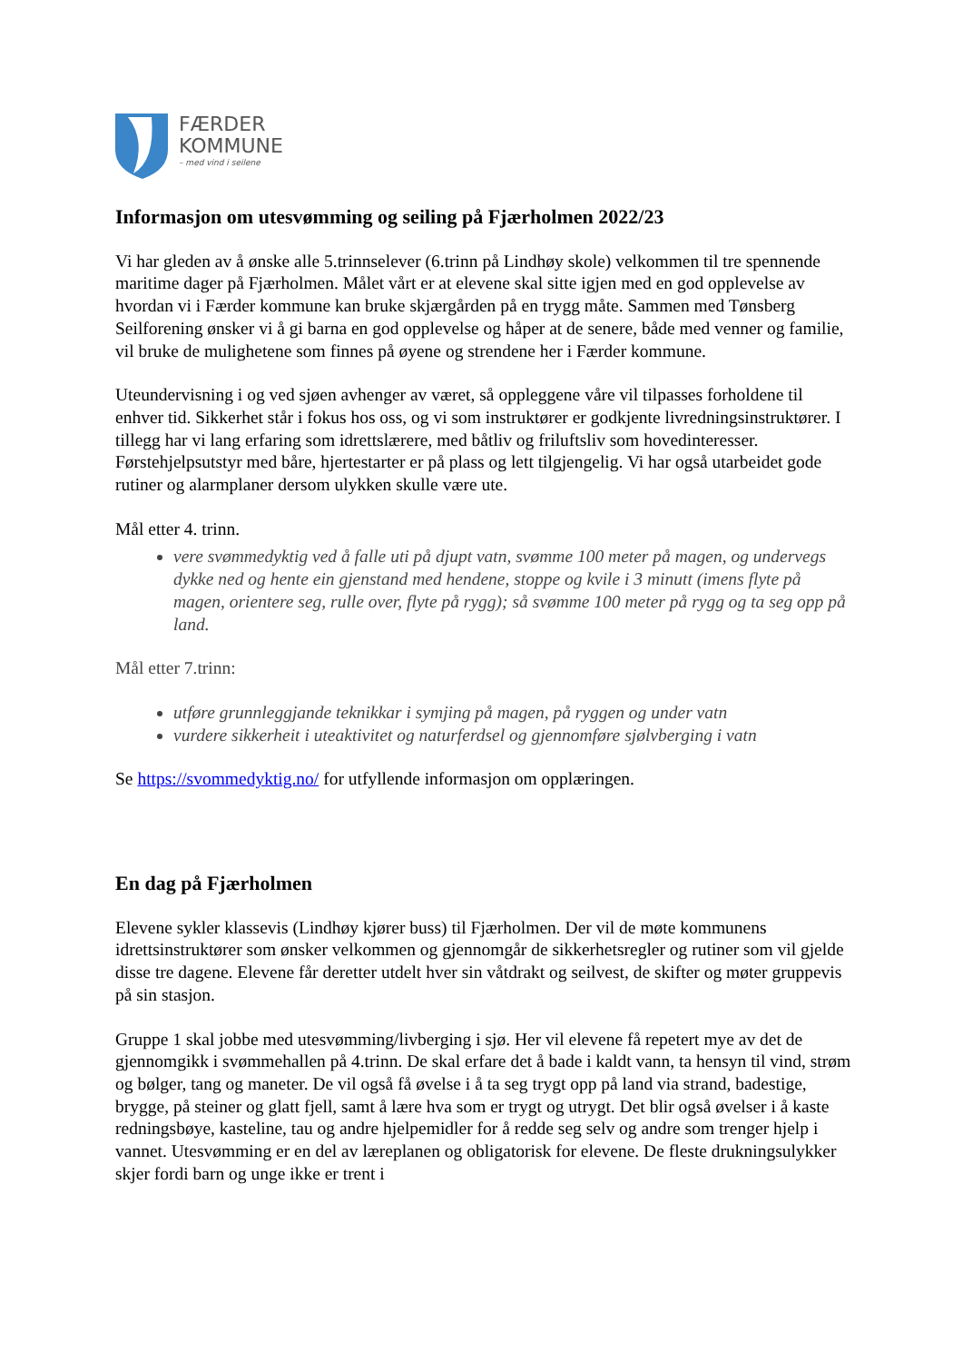FÆRDER
KOMMUNE
– med vind i seilene
Informasjon om utesvømming og seiling på Fjærholmen 2022/23
Vi har gleden av å ønske alle 5.trinnselever (6.trinn på Lindhøy skole) velkommen til tre spennende maritime dager på Fjærholmen. Målet vårt er at elevene skal sitte igjen med en god opplevelse av hvordan vi i Færder kommune kan bruke skjærgården på en trygg måte. Sammen med Tønsberg Seilforening ønsker vi å gi barna en god opplevelse og håper at de senere, både med venner og familie, vil bruke de mulighetene som finnes på øyene og strendene her i Færder kommune.
Uteundervisning i og ved sjøen avhenger av været, så oppleggene våre vil tilpasses forholdene til enhver tid. Sikkerhet står i fokus hos oss, og vi som instruktører er godkjente livredningsinstruktører. I tillegg har vi lang erfaring som idrettslærere, med båtliv og friluftsliv som hovedinteresser. Førstehjelpsutstyr med båre, hjertestarter er på plass og lett tilgjengelig. Vi har også utarbeidet gode rutiner og alarmplaner dersom ulykken skulle være ute.
Mål etter 4. trinn.
vere svømmedyktig ved å falle uti på djupt vatn, svømme 100 meter på magen, og undervegs dykke ned og hente ein gjenstand med hendene, stoppe og kvile i 3 minutt (imens flyte på magen, orientere seg, rulle over, flyte på rygg); så svømme 100 meter på rygg og ta seg opp på land.
Mål etter 7.trinn:
utføre grunnleggjande teknikkar i symjing på magen, på ryggen og under vatn
vurdere sikkerheit i uteaktivitet og naturferdsel og gjennomføre sjølvberging i vatn
Se https://svommedyktig.no/ for utfyllende informasjon om opplæringen.
En dag på Fjærholmen
Elevene sykler klassevis (Lindhøy kjører buss) til Fjærholmen. Der vil de møte kommunens idrettsinstruktører som ønsker velkommen og gjennomgår de sikkerhetsregler og rutiner som vil gjelde disse tre dagene. Elevene får deretter utdelt hver sin våtdrakt og seilvest, de skifter og møter gruppevis på sin stasjon.
Gruppe 1 skal jobbe med utesvømming/livberging i sjø. Her vil elevene få repetert mye av det de gjennomgikk i svømmehallen på 4.trinn. De skal erfare det å bade i kaldt vann, ta hensyn til vind, strøm og bølger, tang og maneter. De vil også få øvelse i å ta seg trygt opp på land via strand, badestige, brygge, på steiner og glatt fjell, samt å lære hva som er trygt og utrygt. Det blir også øvelser i å kaste redningsbøye, kasteline, tau og andre hjelpemidler for å redde seg selv og andre som trenger hjelp i vannet. Utesvømming er en del av læreplanen og obligatorisk for elevene. De fleste drukningsulykker skjer fordi barn og unge ikke er trent i